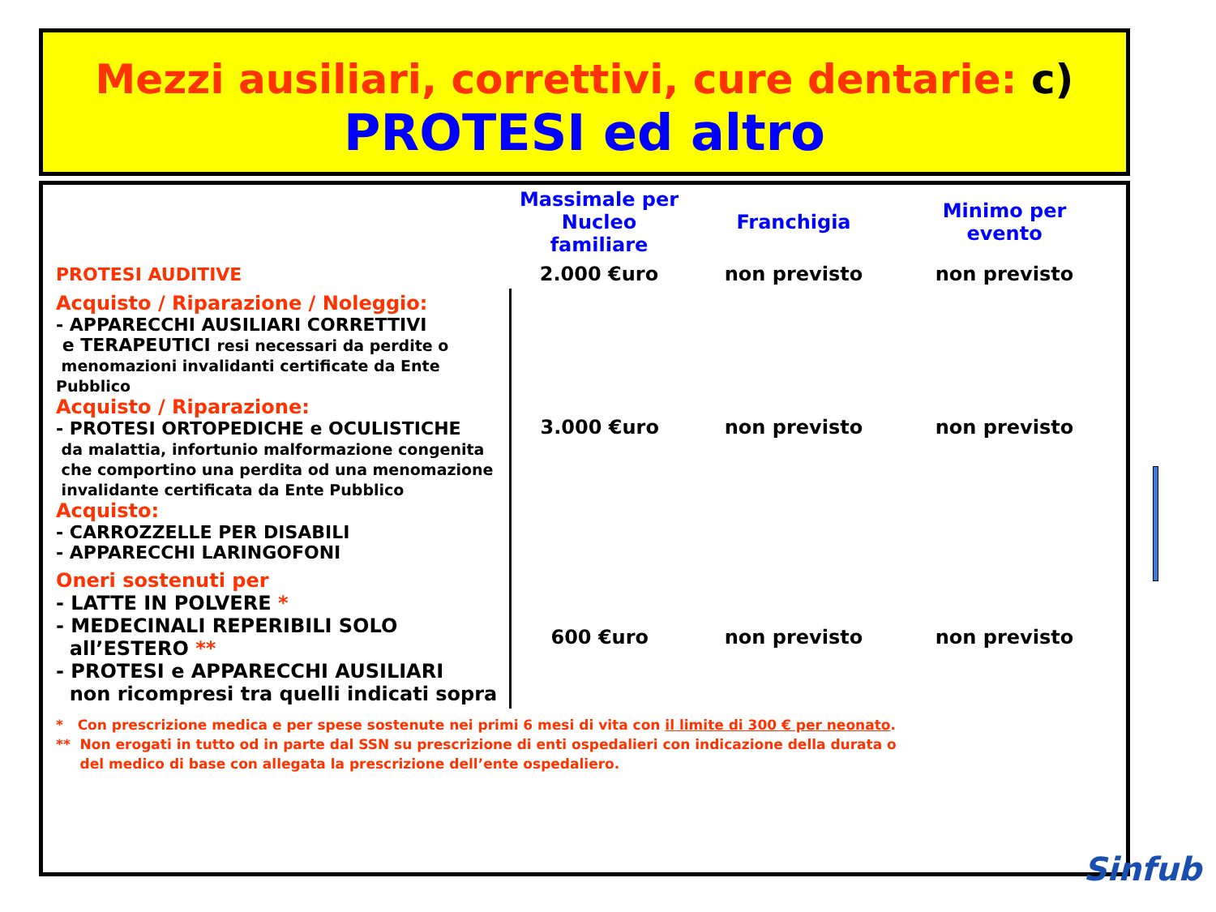Mezzi ausiliari, correttivi, cure dentarie: c)
PROTESI ed altro
| | Massimale per Nucleo familiare | Franchigia | Minimo per evento |
| --- | --- | --- | --- |
| PROTESI AUDITIVE | 2.000 €uro | non previsto | non previsto |
| Acquisto / Riparazione / Noleggio: - APPARECCHI AUSILIARI CORRETTIVI e TERAPEUTICI resi necessari da perdite o menomazioni invalidanti certificate da Ente Pubblico Acquisto / Riparazione: - PROTESI ORTOPEDICHE e OCULISTICHE da malattia, infortunio malformazione congenita che comportino una perdita od una menomazione invalidante certificata da Ente Pubblico Acquisto: - CARROZZELLE PER DISABILI - APPARECCHI LARINGOFONI | 3.000 €uro | non previsto | non previsto |
| Oneri sostenuti per - LATTE IN POLVERE * - MEDECINALI REPERIBILI SOLO all’ESTERO ** - PROTESI e APPARECCHI AUSILIARI non ricompresi tra quelli indicati sopra | 600 €uro | non previsto | non previsto |
* Con prescrizione medica e per spese sostenute nei primi 6 mesi di vita con il limite di 300 € per neonato.
** Non erogati in tutto od in parte dal SSN su prescrizione di enti ospedalieri con indicazione della durata o
del medico di base con allegata la prescrizione dell’ente ospedaliero.
Sinfub